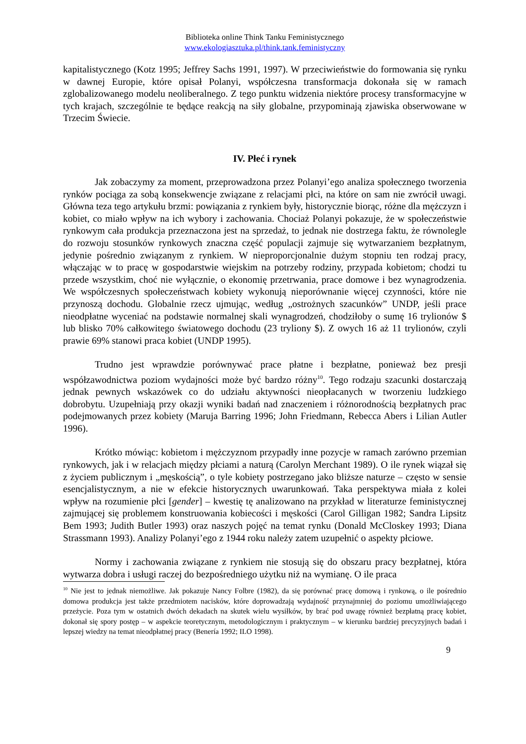Biblioteka online Think Tanku Feministycznego
www.ekologiasztuka.pl/think.tank.feministyczny
kapitalistycznego (Kotz 1995; Jeffrey Sachs 1991, 1997). W przeciwieństwie do formowania się rynku w dawnej Europie, które opisał Polanyi, współczesna transformacja dokonała się w ramach zglobalizowanego modelu neoliberalnego. Z tego punktu widzenia niektóre procesy transformacyjne w tych krajach, szczególnie te będące reakcją na siły globalne, przypominają zjawiska obserwowane w Trzecim Świecie.
IV. Płeć i rynek
Jak zobaczymy za moment, przeprowadzona przez Polanyi’ego analiza społecznego tworzenia rynków pociąga za sobą konsekwencje związane z relacjami płci, na które on sam nie zwrócił uwagi. Główna teza tego artykułu brzmi: powiązania z rynkiem były, historycznie biorąc, różne dla mężczyzn i kobiet, co miało wpływ na ich wybory i zachowania. Chociaż Polanyi pokazuje, że w społeczeństwie rynkowym cała produkcja przeznaczona jest na sprzedaż, to jednak nie dostrzega faktu, że równolegle do rozwoju stosunków rynkowych znaczna część populacji zajmuje się wytwarzaniem bezpłatnym, jedynie pośrednio związanym z rynkiem. W nieproporcjonalnie dużym stopniu ten rodzaj pracy, włączając w to pracę w gospodarstwie wiejskim na potrzeby rodziny, przypada kobietom; chodzi tu przede wszystkim, choć nie wyłącznie, o ekonomię przetrwania, prace domowe i bez wynagrodzenia. We współczesnych społeczeństwach kobiety wykonują nieporównanie więcej czynności, które nie przynoszą dochodu. Globalnie rzecz ujmując, według „ostrożnych szacunków” UNDP, jeśli prace nieodpłatne wyceniać na podstawie normalnej skali wynagrodzeń, chodziłoby o sumę 16 trylionów $ lub blisko 70% całkowitego światowego dochodu (23 tryliony $). Z owych 16 aż 11 trylionów, czyli prawie 69% stanowi praca kobiet (UNDP 1995).
Trudno jest wprawdzie porównywać prace płatne i bezpłatne, ponieważ bez presji współzawodnictwa poziom wydajności może być bardzo różny<sup>10</sup>. Tego rodzaju szacunki dostarczają jednak pewnych wskazówek co do udziału aktywności nieopłacanych w tworzeniu ludzkiego dobrobytu. Uzupełniają przy okazji wyniki badań nad znaczeniem i różnorodnością bezpłatnych prac podejmowanych przez kobiety (Maruja Barring 1996; John Friedmann, Rebecca Abers i Lilian Autler 1996).
Krótko mówiąc: kobietom i mężczyznom przypadły inne pozycje w ramach zarówno przemian rynkowych, jak i w relacjach między płciami a naturą (Carolyn Merchant 1989). O ile rynek wiązał się z życiem publicznym i „męskością”, o tyle kobiety postrzegano jako bliższe naturze – często w sensie esencjalistycznym, a nie w efekcie historycznych uwarunkowań. Taka perspektywa miała z kolei wpływ na rozumienie płci [gender] – kwestię tę analizowano na przykład w literaturze feministycznej zajmującej się problemem konstruowania kobiecości i męskości (Carol Gilligan 1982; Sandra Lipsitz Bem 1993; Judith Butler 1993) oraz naszych pojęć na temat rynku (Donald McCloskey 1993; Diana Strassmann 1993). Analizy Polanyi’ego z 1944 roku należy zatem uzupełnić o aspekty płciowe.
Normy i zachowania związane z rynkiem nie stosują się do obszaru pracy bezpłatnej, która wytwarza dobra i usługi raczej do bezpośredniego użytku niż na wymianę. O ile praca
<sup>10</sup> Nie jest to jednak niemożliwe. Jak pokazuje Nancy Folbre (1982), da się porównać pracę domową i rynkową, o ile pośrednio domowa produkcja jest także przedmiotem nacisków, które doprowadzają wydajność przynajmniej do poziomu umożliwiającego przeżycie. Poza tym w ostatnich dwóch dekadach na skutek wielu wysiłków, by brać pod uwagę również bezpłatną pracę kobiet, dokonał się spory postęp – w aspekcie teoretycznym, metodologicznym i praktycznym – w kierunku bardziej precyzyjnych badań i lepszej wiedzy na temat nieodpłatnej pracy (Benería 1992; ILO 1998).
9